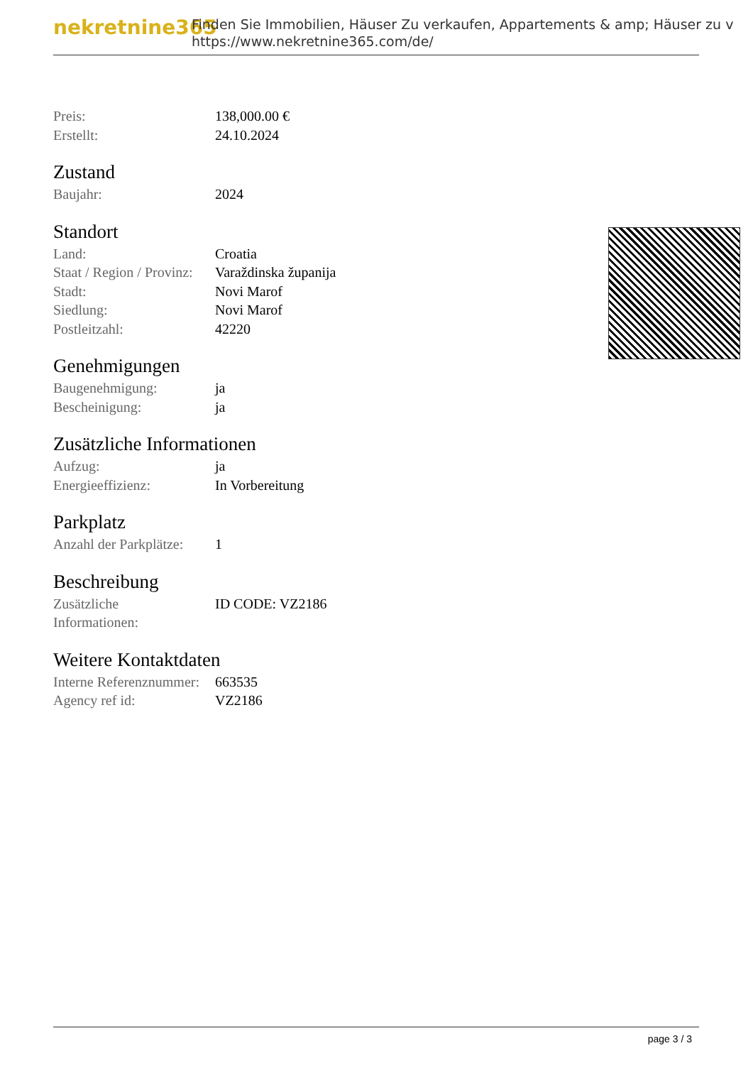nekretnine365
Finden Sie Immobilien, Häuser Zu verkaufen, Appartements & amp; Häuser zu v
https://www.nekretnine365.com/de/
| Preis: | 138,000.00 € |
| Erstellt: | 24.10.2024 |
Zustand
| Baujahr: | 2024 |
Standort
| Land: | Croatia |
| Staat / Region / Provinz: | Varaždinska županija |
| Stadt: | Novi Marof |
| Siedlung: | Novi Marof |
| Postleitzahl: | 42220 |
Genehmigungen
| Baugenehmigung: | ja |
| Bescheinigung: | ja |
Zusätzliche Informationen
| Aufzug: | ja |
| Energieeffizienz: | In Vorbereitung |
Parkplatz
| Anzahl der Parkplätze: | 1 |
Beschreibung
| Zusätzliche Informationen: | ID CODE: VZ2186 |
Weitere Kontaktdaten
| Interne Referenznummer: | 663535 |
| Agency ref id: | VZ2186 |
page 3 / 3